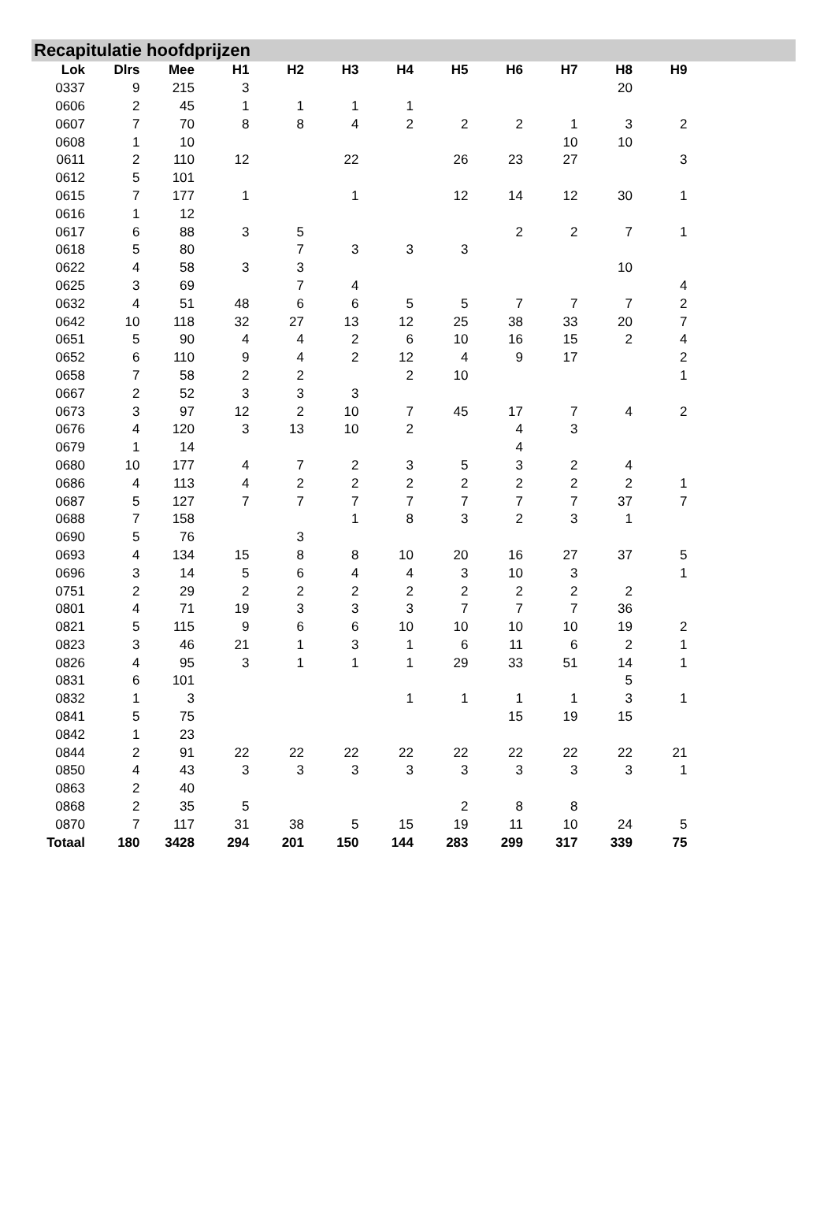Recapitulatie hoofdprijzen
| Lok | Dlrs | Mee | H1 | H2 | H3 | H4 | H5 | H6 | H7 | H8 | H9 |
| --- | --- | --- | --- | --- | --- | --- | --- | --- | --- | --- | --- |
| 0337 | 9 | 215 | 3 | | | | | | | 20 | |
| 0606 | 2 | 45 | 1 | 1 | 1 | 1 | | | | | |
| 0607 | 7 | 70 | 8 | 8 | 4 | 2 | 2 | 2 | 1 | 3 | 2 |
| 0608 | 1 | 10 | | | | | | | 10 | 10 | |
| 0611 | 2 | 110 | 12 | | 22 | | 26 | 23 | 27 | | 3 |
| 0612 | 5 | 101 | | | | | | | | | |
| 0615 | 7 | 177 | 1 | | 1 | | 12 | 14 | 12 | 30 | 1 |
| 0616 | 1 | 12 | | | | | | | | | |
| 0617 | 6 | 88 | 3 | 5 | | | | 2 | 2 | 7 | 1 |
| 0618 | 5 | 80 | | 7 | 3 | 3 | 3 | | | | |
| 0622 | 4 | 58 | 3 | 3 | | | | | | 10 | |
| 0625 | 3 | 69 | | 7 | 4 | | | | | | 4 |
| 0632 | 4 | 51 | 48 | 6 | 6 | 5 | 5 | 7 | 7 | 7 | 2 |
| 0642 | 10 | 118 | 32 | 27 | 13 | 12 | 25 | 38 | 33 | 20 | 7 |
| 0651 | 5 | 90 | 4 | 4 | 2 | 6 | 10 | 16 | 15 | 2 | 4 |
| 0652 | 6 | 110 | 9 | 4 | 2 | 12 | 4 | 9 | 17 | | 2 |
| 0658 | 7 | 58 | 2 | 2 | | 2 | 10 | | | | 1 |
| 0667 | 2 | 52 | 3 | 3 | 3 | | | | | | |
| 0673 | 3 | 97 | 12 | 2 | 10 | 7 | 45 | 17 | 7 | 4 | 2 |
| 0676 | 4 | 120 | 3 | 13 | 10 | 2 | | 4 | 3 | | |
| 0679 | 1 | 14 | | | | | | 4 | | | |
| 0680 | 10 | 177 | 4 | 7 | 2 | 3 | 5 | 3 | 2 | 4 | |
| 0686 | 4 | 113 | 4 | 2 | 2 | 2 | 2 | 2 | 2 | 2 | 1 |
| 0687 | 5 | 127 | 7 | 7 | 7 | 7 | 7 | 7 | 7 | 37 | 7 |
| 0688 | 7 | 158 | | | 1 | 8 | 3 | 2 | 3 | 1 | |
| 0690 | 5 | 76 | | 3 | | | | | | | |
| 0693 | 4 | 134 | 15 | 8 | 8 | 10 | 20 | 16 | 27 | 37 | 5 |
| 0696 | 3 | 14 | 5 | 6 | 4 | 4 | 3 | 10 | 3 | | 1 |
| 0751 | 2 | 29 | 2 | 2 | 2 | 2 | 2 | 2 | 2 | 2 | |
| 0801 | 4 | 71 | 19 | 3 | 3 | 3 | 7 | 7 | 7 | 36 | |
| 0821 | 5 | 115 | 9 | 6 | 6 | 10 | 10 | 10 | 10 | 19 | 2 |
| 0823 | 3 | 46 | 21 | 1 | 3 | 1 | 6 | 11 | 6 | 2 | 1 |
| 0826 | 4 | 95 | 3 | 1 | 1 | 1 | 29 | 33 | 51 | 14 | 1 |
| 0831 | 6 | 101 | | | | | | | | 5 | |
| 0832 | 1 | 3 | | | | 1 | 1 | 1 | 1 | 3 | 1 |
| 0841 | 5 | 75 | | | | | | 15 | 19 | 15 | |
| 0842 | 1 | 23 | | | | | | | | | |
| 0844 | 2 | 91 | 22 | 22 | 22 | 22 | 22 | 22 | 22 | 22 | 21 |
| 0850 | 4 | 43 | 3 | 3 | 3 | 3 | 3 | 3 | 3 | 3 | 1 |
| 0863 | 2 | 40 | | | | | | | | | |
| 0868 | 2 | 35 | 5 | | | | 2 | 8 | 8 | | |
| 0870 | 7 | 117 | 31 | 38 | 5 | 15 | 19 | 11 | 10 | 24 | 5 |
| Totaal | 180 | 3428 | 294 | 201 | 150 | 144 | 283 | 299 | 317 | 339 | 75 |